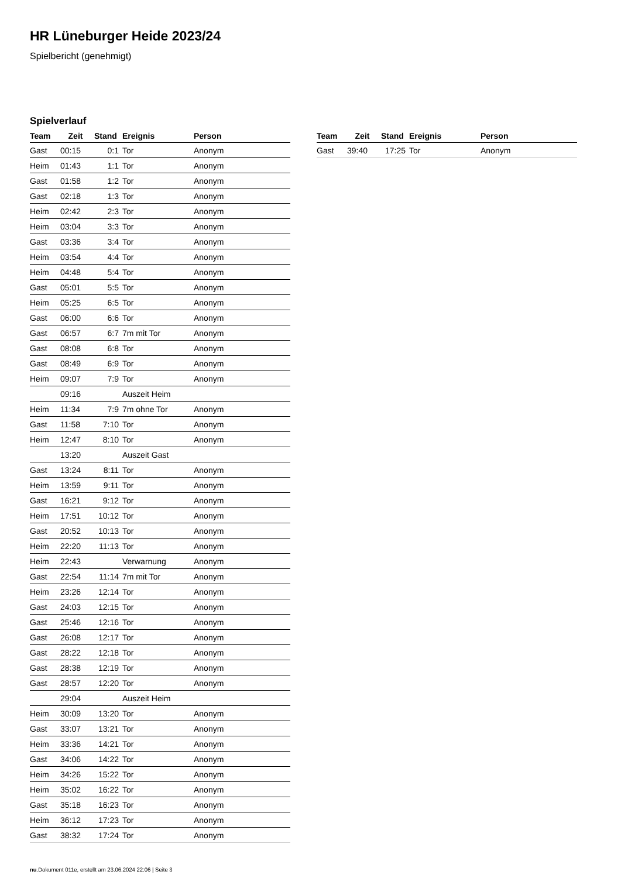HR Lüneburger Heide 2023/24
Spielbericht (genehmigt)
Spielverlauf
| Team | Zeit | Stand | Ereignis | Person |
| --- | --- | --- | --- | --- |
| Gast | 00:15 | 0:1 | Tor | Anonym |
| Heim | 01:43 | 1:1 | Tor | Anonym |
| Gast | 01:58 | 1:2 | Tor | Anonym |
| Gast | 02:18 | 1:3 | Tor | Anonym |
| Heim | 02:42 | 2:3 | Tor | Anonym |
| Heim | 03:04 | 3:3 | Tor | Anonym |
| Gast | 03:36 | 3:4 | Tor | Anonym |
| Heim | 03:54 | 4:4 | Tor | Anonym |
| Heim | 04:48 | 5:4 | Tor | Anonym |
| Gast | 05:01 | 5:5 | Tor | Anonym |
| Heim | 05:25 | 6:5 | Tor | Anonym |
| Gast | 06:00 | 6:6 | Tor | Anonym |
| Gast | 06:57 | 6:7 | 7m mit Tor | Anonym |
| Gast | 08:08 | 6:8 | Tor | Anonym |
| Gast | 08:49 | 6:9 | Tor | Anonym |
| Heim | 09:07 | 7:9 | Tor | Anonym |
| | 09:16 | | Auszeit Heim | |
| Heim | 11:34 | 7:9 | 7m ohne Tor | Anonym |
| Gast | 11:58 | 7:10 | Tor | Anonym |
| Heim | 12:47 | 8:10 | Tor | Anonym |
| | 13:20 | | Auszeit Gast | |
| Gast | 13:24 | 8:11 | Tor | Anonym |
| Heim | 13:59 | 9:11 | Tor | Anonym |
| Gast | 16:21 | 9:12 | Tor | Anonym |
| Heim | 17:51 | 10:12 | Tor | Anonym |
| Gast | 20:52 | 10:13 | Tor | Anonym |
| Heim | 22:20 | 11:13 | Tor | Anonym |
| Heim | 22:43 | | Verwarnung | Anonym |
| Gast | 22:54 | 11:14 | 7m mit Tor | Anonym |
| Heim | 23:26 | 12:14 | Tor | Anonym |
| Gast | 24:03 | 12:15 | Tor | Anonym |
| Gast | 25:46 | 12:16 | Tor | Anonym |
| Gast | 26:08 | 12:17 | Tor | Anonym |
| Gast | 28:22 | 12:18 | Tor | Anonym |
| Gast | 28:38 | 12:19 | Tor | Anonym |
| Gast | 28:57 | 12:20 | Tor | Anonym |
| | 29:04 | | Auszeit Heim | |
| Heim | 30:09 | 13:20 | Tor | Anonym |
| Gast | 33:07 | 13:21 | Tor | Anonym |
| Heim | 33:36 | 14:21 | Tor | Anonym |
| Gast | 34:06 | 14:22 | Tor | Anonym |
| Heim | 34:26 | 15:22 | Tor | Anonym |
| Heim | 35:02 | 16:22 | Tor | Anonym |
| Gast | 35:18 | 16:23 | Tor | Anonym |
| Heim | 36:12 | 17:23 | Tor | Anonym |
| Gast | 38:32 | 17:24 | Tor | Anonym |
| Team | Zeit | Stand | Ereignis | Person |
| --- | --- | --- | --- | --- |
| Gast | 39:40 | 17:25 | Tor | Anonym |
nu.Dokument 011e, erstellt am 23.06.2024 22:06 | Seite 3